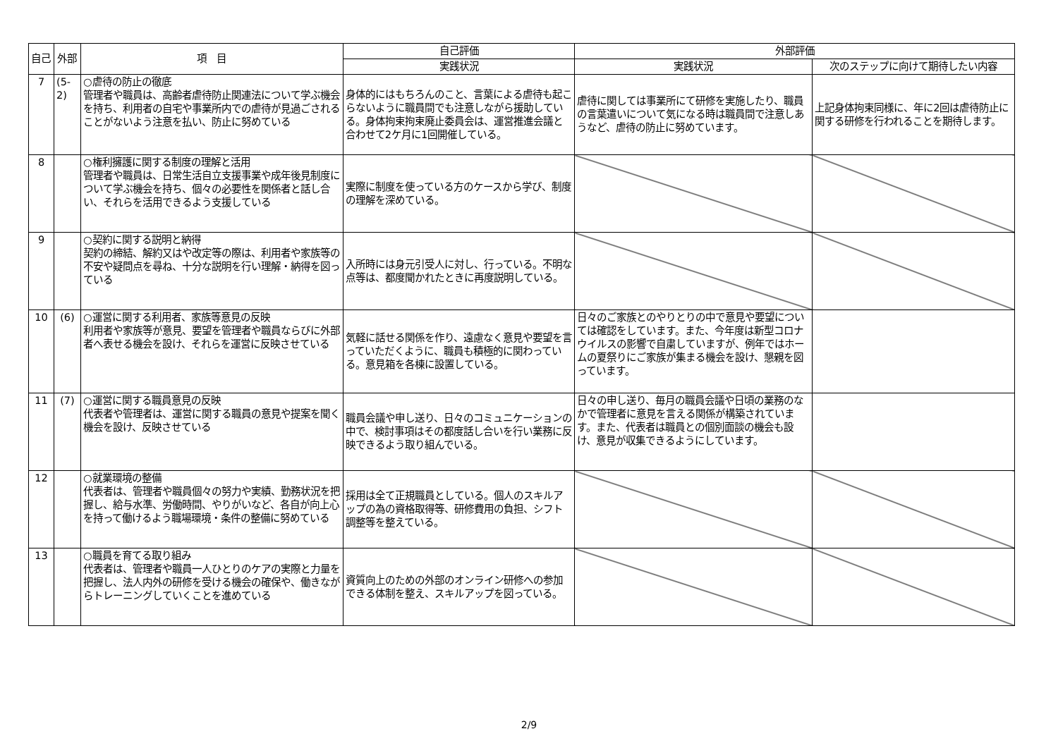| 自己 | 外部 | 項 目 | 自己評価 | 外部評価 | |
| --- | --- | --- | --- | --- | --- |
| | | | 実践状況 | 実践状況 | 次のステップに向けて期待したい内容 |
| 7 | (5-2) | ○虐待の防止の徹底 管理者や職員は、高齢者虐待防止関連法について学ぶ機会を持ち、利用者の自宅や事業所内での虐待が見過ごされることがないよう注意を払い、防止に努めている | 身体的にはもちろんのこと、言葉による虐待も起こらないように職員間でも注意しながら援助している。身体拘束拘束廃止委員会は、運営推進会議と合わせて2ケ月に1回開催している。 | 虐待に関しては事業所にて研修を実施したり、職員の言葉遣いについて気になる時は職員間で注意しあうなど、虐待の防止に努めています。 | 上記身体拘束同様に、年に2回は虐待防止に関する研修を行われることを期待します。 |
| 8 | | ○権利擁護に関する制度の理解と活用 管理者や職員は、日常生活自立支援事業や成年後見制度について学ぶ機会を持ち、個々の必要性を関係者と話し合い、それらを活用できるよう支援している | 実際に制度を使っている方のケースから学び、制度の理解を深めている。 | | |
| 9 | | ○契約に関する説明と納得 契約の締結、解約又はや改定等の際は、利用者や家族等の不安や疑問点を尋ね、十分な説明を行い理解・納得を図っている | 入所時には身元引受人に対し、行っている。不明な点等は、都度聞かれたときに再度説明している。 | | |
| 10 | (6) | ○運営に関する利用者、家族等意見の反映 利用者や家族等が意見、要望を管理者や職員ならびに外部者へ表せる機会を設け、それらを運営に反映させている | 気軽に話せる関係を作り、遠慮なく意見や要望を言っていただくように、職員も積極的に関わっている。意見箱を各棟に設置している。 | 日々のご家族とのやりとりの中で意見や要望については確認をしています。また、今年度は新型コロナウイルスの影響で自粛していますが、例年ではホームの夏祭りにご家族が集まる機会を設け、懇親を図っています。 | |
| 11 | (7) | ○運営に関する職員意見の反映 代表者や管理者は、運営に関する職員の意見や提案を聞く機会を設け、反映させている | 職員会議や申し送り、日々のコミュニケーションの中で、検討事項はその都度話し合いを行い業務に反映できるよう取り組んでいる。 | 日々の申し送り、毎月の職員会議や日頃の業務のなかで管理者に意見を言える関係が構築されています。また、代表者は職員との個別面談の機会も設け、意見が収集できるようにしています。 | |
| 12 | | ○就業環境の整備 代表者は、管理者や職員個々の努力や実績、勤務状況を把握し、給与水準、労働時間、やりがいなど、各自が向上心を持って働けるよう職場環境・条件の整備に努めている | 採用は全て正規職員としている。個人のスキルアップの為の資格取得等、研修費用の負担、シフト調整等を整えている。 | | |
| 13 | | ○職員を育てる取り組み 代表者は、管理者や職員一人ひとりのケアの実際と力量を把握し、法人内外の研修を受ける機会の確保や、働きながらトレーニングしていくことを進めている | 資質向上のための外部のオンライン研修への参加できる体制を整え、スキルアップを図っている。 | | |
2/9